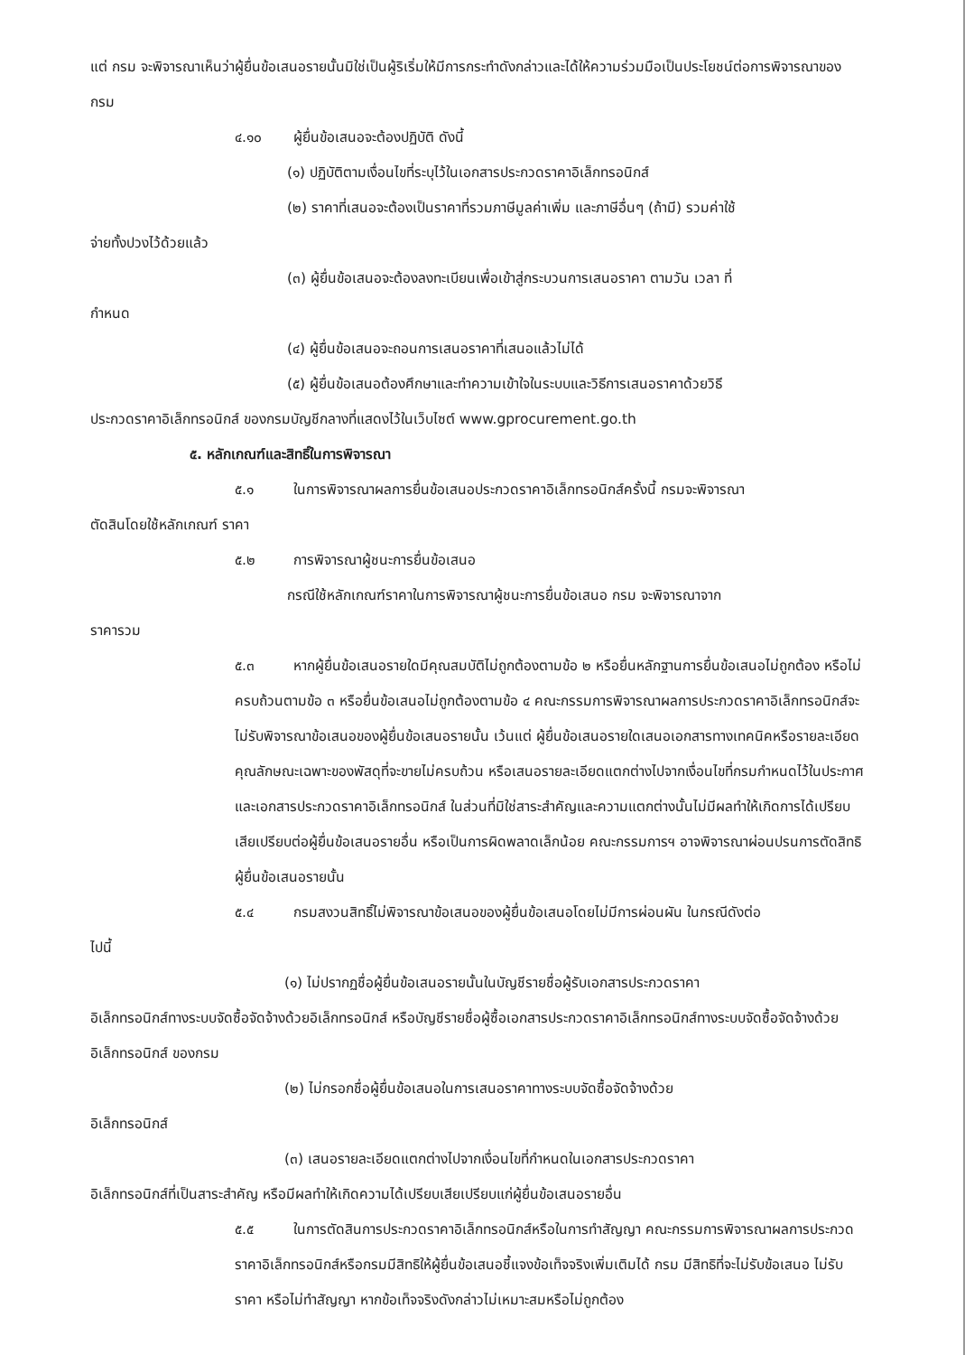แต่ กรม จะพิจารณาเห็นว่าผู้ยื่นข้อเสนอรายนั้นมิใช่เป็นผู้ริเริ่มให้มีการกระทำดังกล่าวและได้ให้ความร่วมมือเป็นประโยชน์ต่อการพิจารณาของ กรม
๔.๑๐ ผู้ยื่นข้อเสนอจะต้องปฏิบัติ ดังนี้
(๑) ปฏิบัติตามเงื่อนไขที่ระบุไว้ในเอกสารประกวดราคาอิเล็กทรอนิกส์
(๒) ราคาที่เสนอจะต้องเป็นราคาที่รวมภาษีมูลค่าเพิ่ม และภาษีอื่นๆ (ถ้ามี) รวมค่าใช้
จ่ายทั้งปวงไว้ด้วยแล้ว
(๓) ผู้ยื่นข้อเสนอจะต้องลงทะเบียนเพื่อเข้าสู่กระบวนการเสนอราคา ตามวัน เวลา ที่
กำหนด
(๔) ผู้ยื่นข้อเสนอจะถอนการเสนอราคาที่เสนอแล้วไม่ได้
(๕) ผู้ยื่นข้อเสนอต้องศึกษาและทำความเข้าใจในระบบและวิธีการเสนอราคาด้วยวิธี
ประกวดราคาอิเล็กทรอนิกส์ ของกรมบัญชีกลางที่แสดงไว้ในเว็บไซต์ www.gprocurement.go.th
๕. หลักเกณฑ์และสิทธิ์ในการพิจารณา
๕.๑ ในการพิจารณาผลการยื่นข้อเสนอประกวดราคาอิเล็กทรอนิกส์ครั้งนี้ กรมจะพิจารณา
ตัดสินโดยใช้หลักเกณฑ์ ราคา
๕.๒ การพิจารณาผู้ชนะการยื่นข้อเสนอ
กรณีใช้หลักเกณฑ์ราคาในการพิจารณาผู้ชนะการยื่นข้อเสนอ กรม จะพิจารณาจาก
ราคารวม
๕.๓ หากผู้ยื่นข้อเสนอรายใดมีคุณสมบัติไม่ถูกต้องตามข้อ ๒ หรือยื่นหลักฐานการยื่นข้อเสนอไม่ถูกต้อง หรือไม่ครบถ้วนตามข้อ ๓ หรือยื่นข้อเสนอไม่ถูกต้องตามข้อ ๔ คณะกรรมการพิจารณาผลการประกวดราคาอิเล็กทรอนิกส์จะไม่รับพิจารณาข้อเสนอของผู้ยื่นข้อเสนอรายนั้น เว้นแต่ ผู้ยื่นข้อเสนอรายใดเสนอเอกสารทางเทคนิคหรือรายละเอียดคุณลักษณะเฉพาะของพัสดุที่จะขายไม่ครบถ้วน หรือเสนอรายละเอียดแตกต่างไปจากเงื่อนไขที่กรมกำหนดไว้ในประกาศและเอกสารประกวดราคาอิเล็กทรอนิกส์ ในส่วนที่มิใช่สาระสำคัญและความแตกต่างนั้นไม่มีผลทำให้เกิดการได้เปรียบเสียเปรียบต่อผู้ยื่นข้อเสนอรายอื่น หรือเป็นการผิดพลาดเล็กน้อย คณะกรรมการฯ อาจพิจารณาผ่อนปรนการตัดสิทธิผู้ยื่นข้อเสนอรายนั้น
๕.๔ กรมสงวนสิทธิ์ไม่พิจารณาข้อเสนอของผู้ยื่นข้อเสนอโดยไม่มีการผ่อนผัน ในกรณีดังต่อ
ไปนี้
(๑) ไม่ปรากฏชื่อผู้ยื่นข้อเสนอรายนั้นในบัญชีรายชื่อผู้รับเอกสารประกวดราคา
อิเล็กทรอนิกส์ทางระบบจัดซื้อจัดจ้างด้วยอิเล็กทรอนิกส์ หรือบัญชีรายชื่อผู้ซื้อเอกสารประกวดราคาอิเล็กทรอนิกส์ทางระบบจัดซื้อจัดจ้างด้วยอิเล็กทรอนิกส์ ของกรม
(๒) ไม่กรอกชื่อผู้ยื่นข้อเสนอในการเสนอราคาทางระบบจัดซื้อจัดจ้างด้วย
อิเล็กทรอนิกส์
(๓) เสนอรายละเอียดแตกต่างไปจากเงื่อนไขที่กำหนดในเอกสารประกวดราคา
อิเล็กทรอนิกส์ที่เป็นสาระสำคัญ หรือมีผลทำให้เกิดความได้เปรียบเสียเปรียบแก่ผู้ยื่นข้อเสนอรายอื่น
๕.๕ ในการตัดสินการประกวดราคาอิเล็กทรอนิกส์หรือในการทำสัญญา คณะกรรมการพิจารณาผลการประกวดราคาอิเล็กทรอนิกส์หรือกรมมีสิทธิให้ผู้ยื่นข้อเสนอชี้แจงข้อเท็จจริงเพิ่มเติมได้ กรม มีสิทธิที่จะไม่รับข้อเสนอ ไม่รับราคา หรือไม่ทำสัญญา หากข้อเท็จจริงดังกล่าวไม่เหมาะสมหรือไม่ถูกต้อง